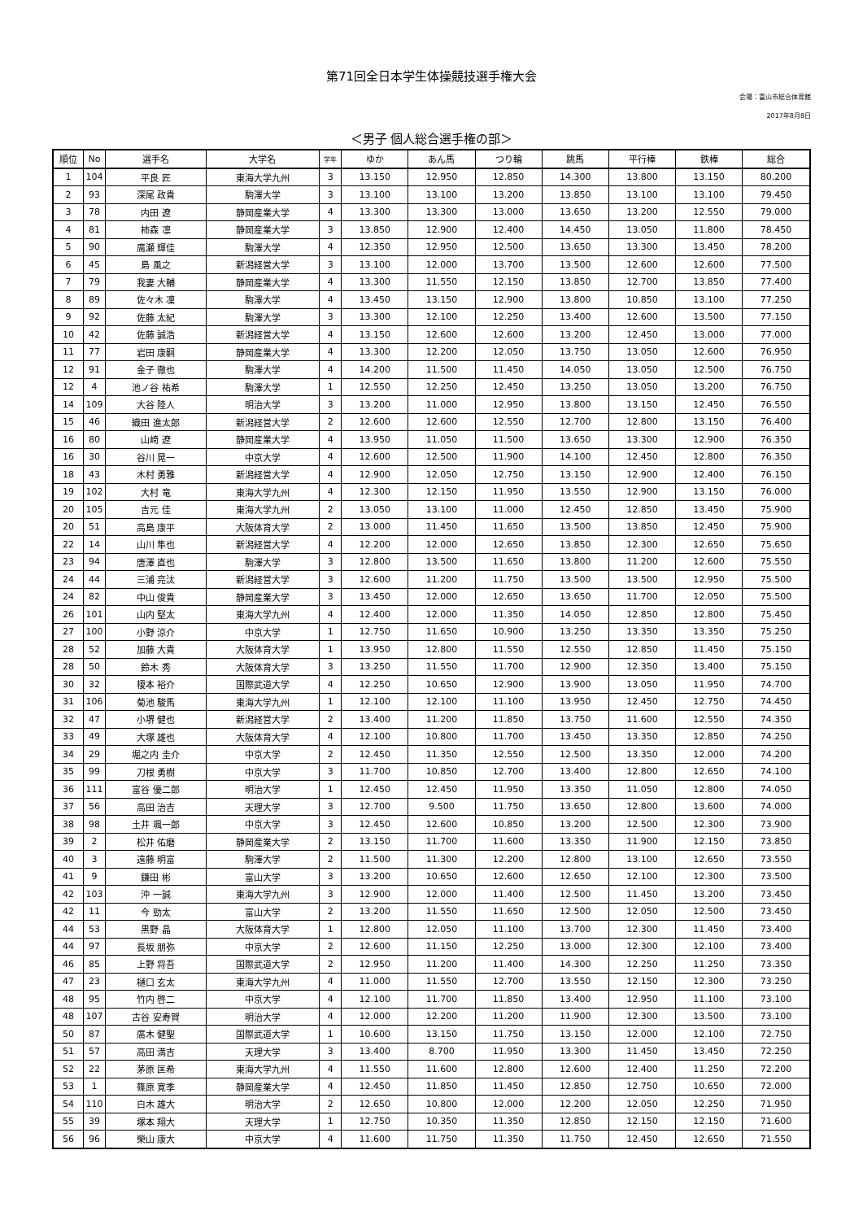第71回全日本学生体操競技選手権大会
会場：富山市総合体育館
2017年8月8日
＜男子 個人総合選手権の部＞
| 順位 | No | 選手名 | 大学名 | 学年 | ゆか | あん馬 | つり輪 | 跳馬 | 平行棒 | 鉄棒 | 総合 |
| --- | --- | --- | --- | --- | --- | --- | --- | --- | --- | --- | --- |
| 1 | 104 | 平良 匠 | 東海大学九州 | 3 | 13.150 | 12.950 | 12.850 | 14.300 | 13.800 | 13.150 | 80.200 |
| 2 | 93 | 深尾 政貴 | 駒澤大学 | 3 | 13.100 | 13.100 | 13.200 | 13.850 | 13.100 | 13.100 | 79.450 |
| 3 | 78 | 内田 遼 | 静岡産業大学 | 4 | 13.300 | 13.300 | 13.000 | 13.650 | 13.200 | 12.550 | 79.000 |
| 4 | 81 | 柿森 凛 | 静岡産業大学 | 3 | 13.850 | 12.900 | 12.400 | 14.450 | 13.050 | 11.800 | 78.450 |
| 5 | 90 | 廣瀬 輝佳 | 駒澤大学 | 4 | 12.350 | 12.950 | 12.500 | 13.650 | 13.300 | 13.450 | 78.200 |
| 6 | 45 | 島 風之 | 新潟経営大学 | 3 | 13.100 | 12.000 | 13.700 | 13.500 | 12.600 | 12.600 | 77.500 |
| 7 | 79 | 我妻 大輔 | 静岡産業大学 | 4 | 13.300 | 11.550 | 12.150 | 13.850 | 12.700 | 13.850 | 77.400 |
| 8 | 89 | 佐々木 凜 | 駒澤大学 | 4 | 13.450 | 13.150 | 12.900 | 13.800 | 10.850 | 13.100 | 77.250 |
| 9 | 92 | 佐藤 太紀 | 駒澤大学 | 3 | 13.300 | 12.100 | 12.250 | 13.400 | 12.600 | 13.500 | 77.150 |
| 10 | 42 | 佐藤 誠浩 | 新潟経営大学 | 4 | 13.150 | 12.600 | 12.600 | 13.200 | 12.450 | 13.000 | 77.000 |
| 11 | 77 | 岩田 康嗣 | 静岡産業大学 | 4 | 13.300 | 12.200 | 12.050 | 13.750 | 13.050 | 12.600 | 76.950 |
| 12 | 91 | 金子 徹也 | 駒澤大学 | 4 | 14.200 | 11.500 | 11.450 | 14.050 | 13.050 | 12.500 | 76.750 |
| 12 | 4 | 池ノ谷 祐希 | 駒澤大学 | 1 | 12.550 | 12.250 | 12.450 | 13.250 | 13.050 | 13.200 | 76.750 |
| 14 | 109 | 大谷 陸人 | 明治大学 | 3 | 13.200 | 11.000 | 12.950 | 13.800 | 13.150 | 12.450 | 76.550 |
| 15 | 46 | 織田 進太郎 | 新潟経営大学 | 2 | 12.600 | 12.600 | 12.550 | 12.700 | 12.800 | 13.150 | 76.400 |
| 16 | 80 | 山崎 遼 | 静岡産業大学 | 4 | 13.950 | 11.050 | 11.500 | 13.650 | 13.300 | 12.900 | 76.350 |
| 16 | 30 | 谷川 晃一 | 中京大学 | 4 | 12.600 | 12.500 | 11.900 | 14.100 | 12.450 | 12.800 | 76.350 |
| 18 | 43 | 木村 勇雅 | 新潟経営大学 | 4 | 12.900 | 12.050 | 12.750 | 13.150 | 12.900 | 12.400 | 76.150 |
| 19 | 102 | 大村 竜 | 東海大学九州 | 4 | 12.300 | 12.150 | 11.950 | 13.550 | 12.900 | 13.150 | 76.000 |
| 20 | 105 | 吉元 佳 | 東海大学九州 | 2 | 13.050 | 13.100 | 11.000 | 12.450 | 12.850 | 13.450 | 75.900 |
| 20 | 51 | 高島 康平 | 大阪体育大学 | 2 | 13.000 | 11.450 | 11.650 | 13.500 | 13.850 | 12.450 | 75.900 |
| 22 | 14 | 山川 隼也 | 新潟経営大学 | 4 | 12.200 | 12.000 | 12.650 | 13.850 | 12.300 | 12.650 | 75.650 |
| 23 | 94 | 唐澤 直也 | 駒澤大学 | 3 | 12.800 | 13.500 | 11.650 | 13.800 | 11.200 | 12.600 | 75.550 |
| 24 | 44 | 三浦 亮汰 | 新潟経営大学 | 3 | 12.600 | 11.200 | 11.750 | 13.500 | 13.500 | 12.950 | 75.500 |
| 24 | 82 | 中山 俊貴 | 静岡産業大学 | 3 | 13.450 | 12.000 | 12.650 | 13.650 | 11.700 | 12.050 | 75.500 |
| 26 | 101 | 山内 堅太 | 東海大学九州 | 4 | 12.400 | 12.000 | 11.350 | 14.050 | 12.850 | 12.800 | 75.450 |
| 27 | 100 | 小野 涼介 | 中京大学 | 1 | 12.750 | 11.650 | 10.900 | 13.250 | 13.350 | 13.350 | 75.250 |
| 28 | 52 | 加藤 大貴 | 大阪体育大学 | 1 | 13.950 | 12.800 | 11.550 | 12.550 | 12.850 | 11.450 | 75.150 |
| 28 | 50 | 鈴木 秀 | 大阪体育大学 | 3 | 13.250 | 11.550 | 11.700 | 12.900 | 12.350 | 13.400 | 75.150 |
| 30 | 32 | 榎本 裕介 | 国際武道大学 | 4 | 12.250 | 10.650 | 12.900 | 13.900 | 13.050 | 11.950 | 74.700 |
| 31 | 106 | 菊池 駿馬 | 東海大学九州 | 1 | 12.100 | 12.100 | 11.100 | 13.950 | 12.450 | 12.750 | 74.450 |
| 32 | 47 | 小堺 健也 | 新潟経営大学 | 2 | 13.400 | 11.200 | 11.850 | 13.750 | 11.600 | 12.550 | 74.350 |
| 33 | 49 | 大塚 雄也 | 大阪体育大学 | 4 | 12.100 | 10.800 | 11.700 | 13.450 | 13.350 | 12.850 | 74.250 |
| 34 | 29 | 堀之内 圭介 | 中京大学 | 2 | 12.450 | 11.350 | 12.550 | 12.500 | 13.350 | 12.000 | 74.200 |
| 35 | 99 | 刀根 勇樹 | 中京大学 | 3 | 11.700 | 10.850 | 12.700 | 13.400 | 12.800 | 12.650 | 74.100 |
| 36 | 111 | 富谷 優二郎 | 明治大学 | 1 | 12.450 | 12.450 | 11.950 | 13.350 | 11.050 | 12.800 | 74.050 |
| 37 | 56 | 高田 治吉 | 天理大学 | 3 | 12.700 | 9.500 | 11.750 | 13.650 | 12.800 | 13.600 | 74.000 |
| 38 | 98 | 土井 颯一郎 | 中京大学 | 3 | 12.450 | 12.600 | 10.850 | 13.200 | 12.500 | 12.300 | 73.900 |
| 39 | 2 | 松井 佑磨 | 静岡産業大学 | 2 | 13.150 | 11.700 | 11.600 | 13.350 | 11.900 | 12.150 | 73.850 |
| 40 | 3 | 遠藤 明富 | 駒澤大学 | 2 | 11.500 | 11.300 | 12.200 | 12.800 | 13.100 | 12.650 | 73.550 |
| 41 | 9 | 鎌田 彬 | 富山大学 | 3 | 13.200 | 10.650 | 12.600 | 12.650 | 12.100 | 12.300 | 73.500 |
| 42 | 103 | 沖 一誠 | 東海大学九州 | 3 | 12.900 | 12.000 | 11.400 | 12.500 | 11.450 | 13.200 | 73.450 |
| 42 | 11 | 今 勁太 | 富山大学 | 2 | 13.200 | 11.550 | 11.650 | 12.500 | 12.050 | 12.500 | 73.450 |
| 44 | 53 | 黒野 晶 | 大阪体育大学 | 1 | 12.800 | 12.050 | 11.100 | 13.700 | 12.300 | 11.450 | 73.400 |
| 44 | 97 | 長坂 朋弥 | 中京大学 | 2 | 12.600 | 11.150 | 12.250 | 13.000 | 12.300 | 12.100 | 73.400 |
| 46 | 85 | 上野 将吾 | 国際武道大学 | 2 | 12.950 | 11.200 | 11.400 | 14.300 | 12.250 | 11.250 | 73.350 |
| 47 | 23 | 樋口 玄太 | 東海大学九州 | 4 | 11.000 | 11.550 | 12.700 | 13.550 | 12.150 | 12.300 | 73.250 |
| 48 | 95 | 竹内 啓二 | 中京大学 | 4 | 12.100 | 11.700 | 11.850 | 13.400 | 12.950 | 11.100 | 73.100 |
| 48 | 107 | 古谷 安寿賀 | 明治大学 | 4 | 12.000 | 12.200 | 11.200 | 11.900 | 12.300 | 13.500 | 73.100 |
| 50 | 87 | 廣木 健聖 | 国際武道大学 | 1 | 10.600 | 13.150 | 11.750 | 13.150 | 12.000 | 12.100 | 72.750 |
| 51 | 57 | 高田 満吉 | 天理大学 | 3 | 13.400 | 8.700 | 11.950 | 13.300 | 11.450 | 13.450 | 72.250 |
| 52 | 22 | 茅原 匡希 | 東海大学九州 | 4 | 11.550 | 11.600 | 12.800 | 12.600 | 12.400 | 11.250 | 72.200 |
| 53 | 1 | 篠原 寛季 | 静岡産業大学 | 4 | 12.450 | 11.850 | 11.450 | 12.850 | 12.750 | 10.650 | 72.000 |
| 54 | 110 | 白木 雄大 | 明治大学 | 2 | 12.650 | 10.800 | 12.000 | 12.200 | 12.050 | 12.250 | 71.950 |
| 55 | 39 | 塚本 翔大 | 天理大学 | 1 | 12.750 | 10.350 | 11.350 | 12.850 | 12.150 | 12.150 | 71.600 |
| 56 | 96 | 榮山 康大 | 中京大学 | 4 | 11.600 | 11.750 | 11.350 | 11.750 | 12.450 | 12.650 | 71.550 |